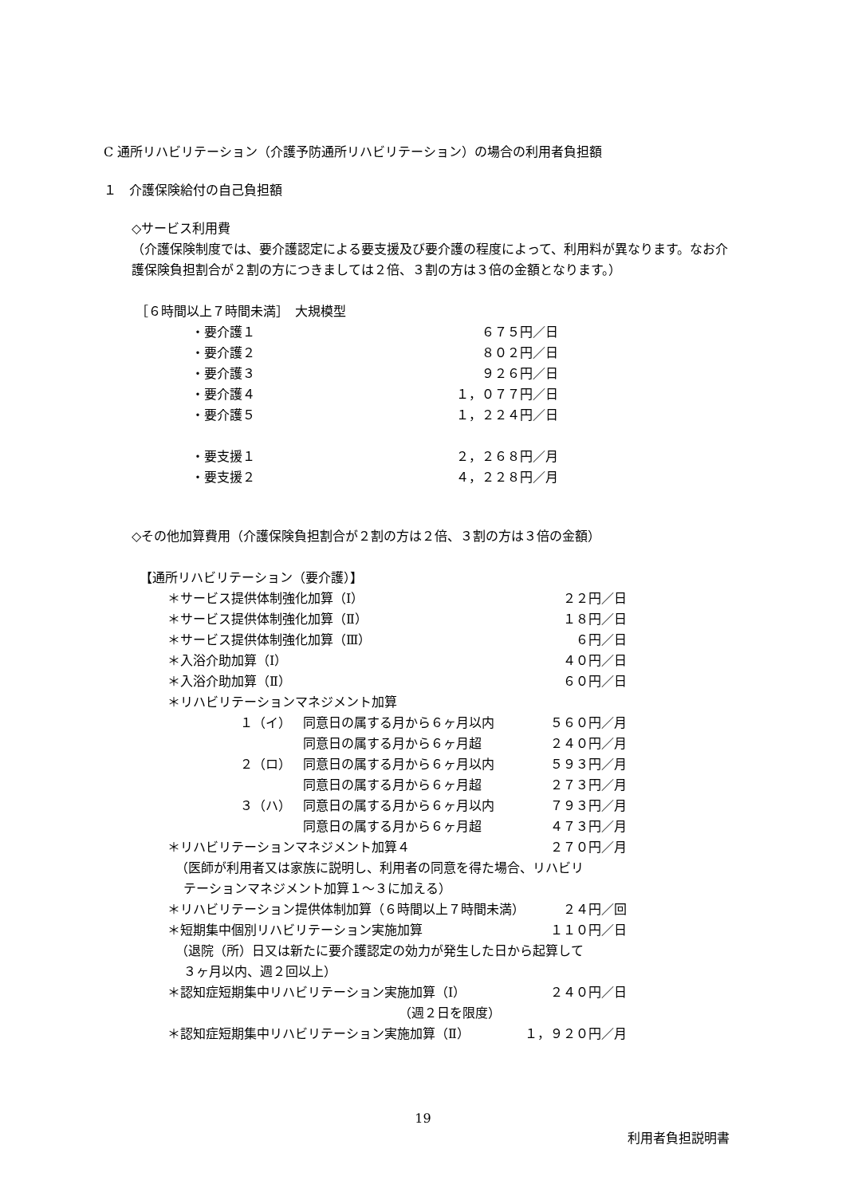C 通所リハビリテーション（介護予防通所リハビリテーション）の場合の利用者負担額
１　介護保険給付の自己負担額
◇サービス利用費
（介護保険制度では、要介護認定による要支援及び要介護の程度によって、利用料が異なります。なお介護保険負担割合が２割の方につきましては２倍、３割の方は３倍の金額となります。）
［６時間以上７時間未満］　大規模型
| ・要介護１ | ６７５円／日 |
| ・要介護２ | ８０２円／日 |
| ・要介護３ | ９２６円／日 |
| ・要介護４ | １，０７７円／日 |
| ・要介護５ | １，２２４円／日 |
| ・要支援１ | ２，２６８円／月 |
| ・要支援２ | ４，２２８円／月 |
◇その他加算費用（介護保険負担割合が２割の方は２倍、３割の方は３倍の金額）
【通所リハビリテーション（要介護）】
| ＊サービス提供体制強化加算（Ⅰ） | | | ２２円／日 |
| ＊サービス提供体制強化加算（Ⅱ） | | | １８円／日 |
| ＊サービス提供体制強化加算（Ⅲ） | | | ６円／日 |
| ＊入浴介助加算（Ⅰ） | | | ４０円／日 |
| ＊入浴介助加算（Ⅱ） | | | ６０円／日 |
| ＊リハビリテーションマネジメント加算 | | | |
| １（イ） | | 同意日の属する月から６ヶ月以内 | ５６０円／月 |
| | | 同意日の属する月から６ヶ月超 | ２４０円／月 |
| ２（ロ） | | 同意日の属する月から６ヶ月以内 | ５９３円／月 |
| | | 同意日の属する月から６ヶ月超 | ２７３円／月 |
| ３（ハ） | | 同意日の属する月から６ヶ月以内 | ７９３円／月 |
| | | 同意日の属する月から６ヶ月超 | ４７３円／月 |
| ＊リハビリテーションマネジメント加算４ | | | ２７０円／月 |
| （医師が利用者又は家族に説明し、利用者の同意を得た場合、リハビリ テーションマネジメント加算１～３に加える） | | | |
| ＊リハビリテーション提供体制加算（６時間以上７時間未満） | | | ２４円／回 |
| ＊短期集中個別リハビリテーション実施加算 | | | １１０円／日 |
| （退院（所）日又は新たに要介護認定の効力が発生した日から起算して ３ヶ月以内、週２回以上） | | | |
| ＊認知症短期集中リハビリテーション実施加算（Ⅰ） | | | ２４０円／日 |
| （週２日を限度） | | | |
| ＊認知症短期集中リハビリテーション実施加算（Ⅱ） | | | １，９２０円／月 |
19
利用者負担説明書